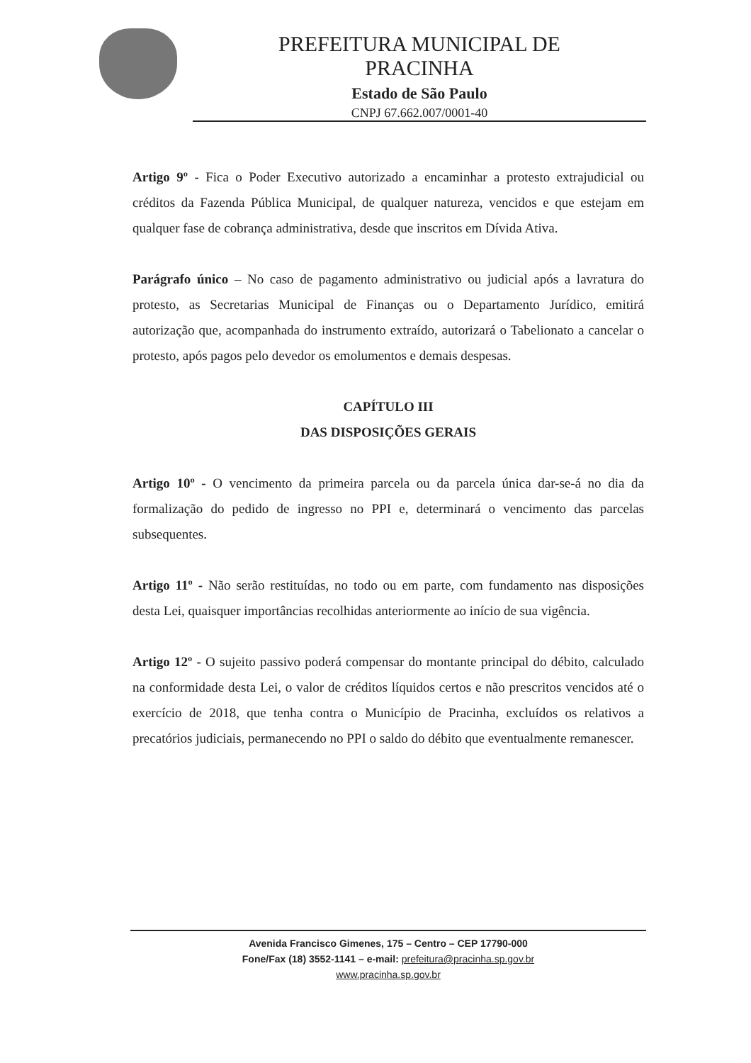PREFEITURA MUNICIPAL DE
PRACINHA
Estado de São Paulo
CNPJ 67.662.007/0001-40
Artigo 9º - Fica o Poder Executivo autorizado a encaminhar a protesto extrajudicial ou créditos da Fazenda Pública Municipal, de qualquer natureza, vencidos e que estejam em qualquer fase de cobrança administrativa, desde que inscritos em Dívida Ativa.
Parágrafo único – No caso de pagamento administrativo ou judicial após a lavratura do protesto, as Secretarias Municipal de Finanças ou o Departamento Jurídico, emitirá autorização que, acompanhada do instrumento extraído, autorizará o Tabelionato a cancelar o protesto, após pagos pelo devedor os emolumentos e demais despesas.
CAPÍTULO III
DAS DISPOSIÇÕES GERAIS
Artigo 10º - O vencimento da primeira parcela ou da parcela única dar-se-á no dia da formalização do pedido de ingresso no PPI e, determinará o vencimento das parcelas subsequentes.
Artigo 11º - Não serão restituídas, no todo ou em parte, com fundamento nas disposições desta Lei, quaisquer importâncias recolhidas anteriormente ao início de sua vigência.
Artigo 12º - O sujeito passivo poderá compensar do montante principal do débito, calculado na conformidade desta Lei, o valor de créditos líquidos certos e não prescritos vencidos até o exercício de 2018, que tenha contra o Município de Pracinha, excluídos os relativos a precatórios judiciais, permanecendo no PPI o saldo do débito que eventualmente remanescer.
Avenida Francisco Gimenes, 175 – Centro – CEP 17790-000
Fone/Fax (18) 3552-1141 – e-mail: prefeitura@pracinha.sp.gov.br
www.pracinha.sp.gov.br